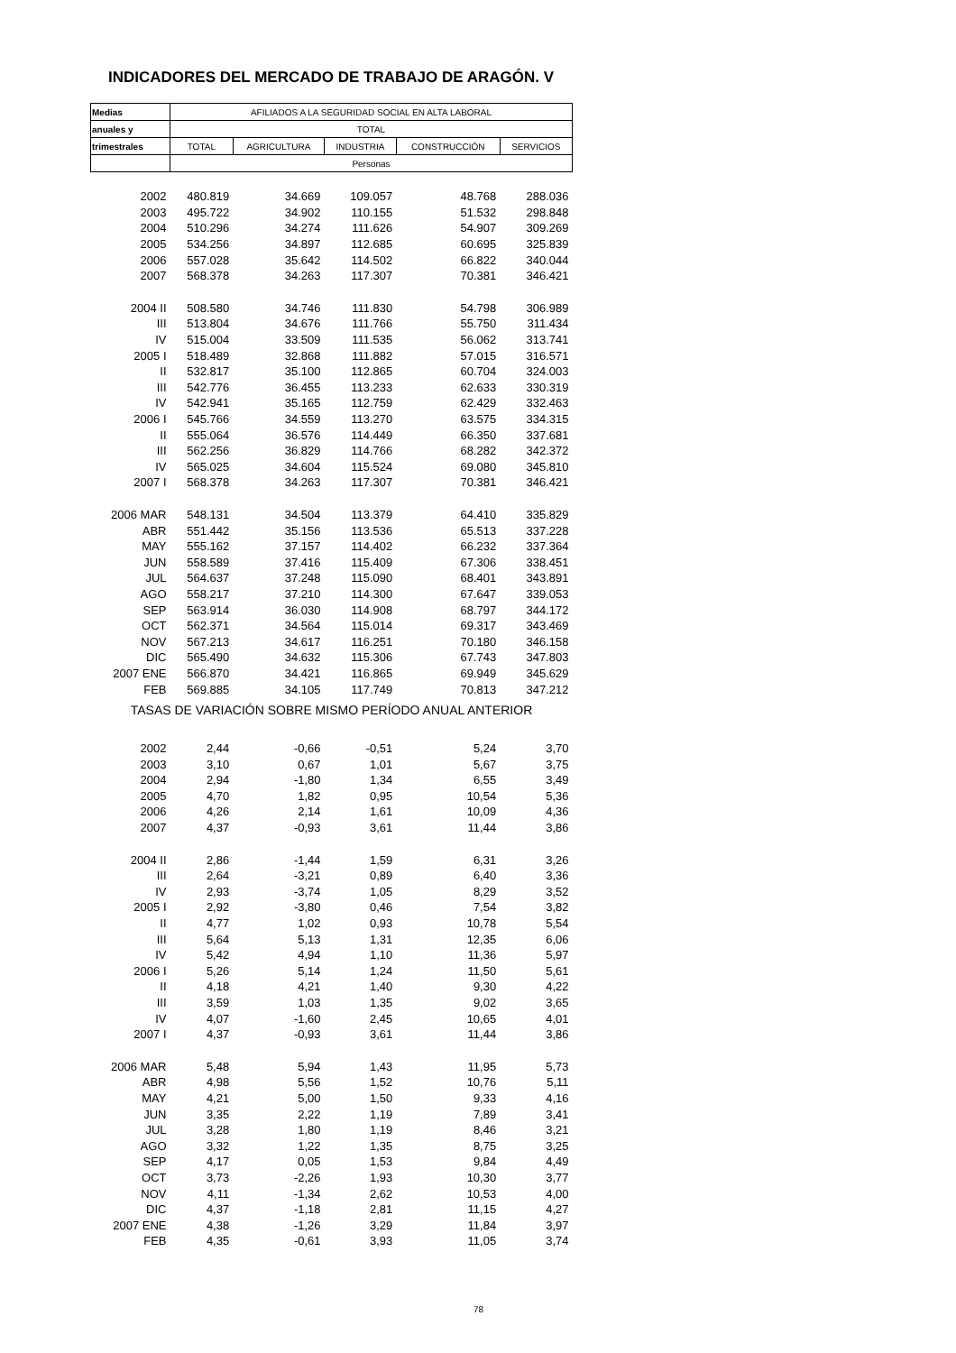INDICADORES DEL MERCADO DE TRABAJO DE ARAGÓN. V
| Medias | AFILIADOS A LA SEGURIDAD SOCIAL EN ALTA LABORAL | | | | |
| anuales y | TOTAL | | | | |
| trimestrales | TOTAL | AGRICULTURA | INDUSTRIA | CONSTRUCCIÓN | SERVICIOS |
| | Personas | | | | |
| 2002 | 480.819 | 34.669 | 109.057 | 48.768 | 288.036 |
| 2003 | 495.722 | 34.902 | 110.155 | 51.532 | 298.848 |
| 2004 | 510.296 | 34.274 | 111.626 | 54.907 | 309.269 |
| 2005 | 534.256 | 34.897 | 112.685 | 60.695 | 325.839 |
| 2006 | 557.028 | 35.642 | 114.502 | 66.822 | 340.044 |
| 2007 | 568.378 | 34.263 | 117.307 | 70.381 | 346.421 |
| 2004 II | 508.580 | 34.746 | 111.830 | 54.798 | 306.989 |
| III | 513.804 | 34.676 | 111.766 | 55.750 | 311.434 |
| IV | 515.004 | 33.509 | 111.535 | 56.062 | 313.741 |
| 2005 I | 518.489 | 32.868 | 111.882 | 57.015 | 316.571 |
| II | 532.817 | 35.100 | 112.865 | 60.704 | 324.003 |
| III | 542.776 | 36.455 | 113.233 | 62.633 | 330.319 |
| IV | 542.941 | 35.165 | 112.759 | 62.429 | 332.463 |
| 2006 I | 545.766 | 34.559 | 113.270 | 63.575 | 334.315 |
| II | 555.064 | 36.576 | 114.449 | 66.350 | 337.681 |
| III | 562.256 | 36.829 | 114.766 | 68.282 | 342.372 |
| IV | 565.025 | 34.604 | 115.524 | 69.080 | 345.810 |
| 2007 I | 568.378 | 34.263 | 117.307 | 70.381 | 346.421 |
| 2006 MAR | 548.131 | 34.504 | 113.379 | 64.410 | 335.829 |
| ABR | 551.442 | 35.156 | 113.536 | 65.513 | 337.228 |
| MAY | 555.162 | 37.157 | 114.402 | 66.232 | 337.364 |
| JUN | 558.589 | 37.416 | 115.409 | 67.306 | 338.451 |
| JUL | 564.637 | 37.248 | 115.090 | 68.401 | 343.891 |
| AGO | 558.217 | 37.210 | 114.300 | 67.647 | 339.053 |
| SEP | 563.914 | 36.030 | 114.908 | 68.797 | 344.172 |
| OCT | 562.371 | 34.564 | 115.014 | 69.317 | 343.469 |
| NOV | 567.213 | 34.617 | 116.251 | 70.180 | 346.158 |
| DIC | 565.490 | 34.632 | 115.306 | 67.743 | 347.803 |
| 2007 ENE | 566.870 | 34.421 | 116.865 | 69.949 | 345.629 |
| FEB | 569.885 | 34.105 | 117.749 | 70.813 | 347.212 |
| TASAS DE VARIACIÓN SOBRE MISMO PERÍODO ANUAL ANTERIOR | | | | | |
| 2002 | 2,44 | -0,66 | -0,51 | 5,24 | 3,70 |
| 2003 | 3,10 | 0,67 | 1,01 | 5,67 | 3,75 |
| 2004 | 2,94 | -1,80 | 1,34 | 6,55 | 3,49 |
| 2005 | 4,70 | 1,82 | 0,95 | 10,54 | 5,36 |
| 2006 | 4,26 | 2,14 | 1,61 | 10,09 | 4,36 |
| 2007 | 4,37 | -0,93 | 3,61 | 11,44 | 3,86 |
| 2004 II | 2,86 | -1,44 | 1,59 | 6,31 | 3,26 |
| III | 2,64 | -3,21 | 0,89 | 6,40 | 3,36 |
| IV | 2,93 | -3,74 | 1,05 | 8,29 | 3,52 |
| 2005 I | 2,92 | -3,80 | 0,46 | 7,54 | 3,82 |
| II | 4,77 | 1,02 | 0,93 | 10,78 | 5,54 |
| III | 5,64 | 5,13 | 1,31 | 12,35 | 6,06 |
| IV | 5,42 | 4,94 | 1,10 | 11,36 | 5,97 |
| 2006 I | 5,26 | 5,14 | 1,24 | 11,50 | 5,61 |
| II | 4,18 | 4,21 | 1,40 | 9,30 | 4,22 |
| III | 3,59 | 1,03 | 1,35 | 9,02 | 3,65 |
| IV | 4,07 | -1,60 | 2,45 | 10,65 | 4,01 |
| 2007 I | 4,37 | -0,93 | 3,61 | 11,44 | 3,86 |
| 2006 MAR | 5,48 | 5,94 | 1,43 | 11,95 | 5,73 |
| ABR | 4,98 | 5,56 | 1,52 | 10,76 | 5,11 |
| MAY | 4,21 | 5,00 | 1,50 | 9,33 | 4,16 |
| JUN | 3,35 | 2,22 | 1,19 | 7,89 | 3,41 |
| JUL | 3,28 | 1,80 | 1,19 | 8,46 | 3,21 |
| AGO | 3,32 | 1,22 | 1,35 | 8,75 | 3,25 |
| SEP | 4,17 | 0,05 | 1,53 | 9,84 | 4,49 |
| OCT | 3,73 | -2,26 | 1,93 | 10,30 | 3,77 |
| NOV | 4,11 | -1,34 | 2,62 | 10,53 | 4,00 |
| DIC | 4,37 | -1,18 | 2,81 | 11,15 | 4,27 |
| 2007 ENE | 4,38 | -1,26 | 3,29 | 11,84 | 3,97 |
| FEB | 4,35 | -0,61 | 3,93 | 11,05 | 3,74 |
78